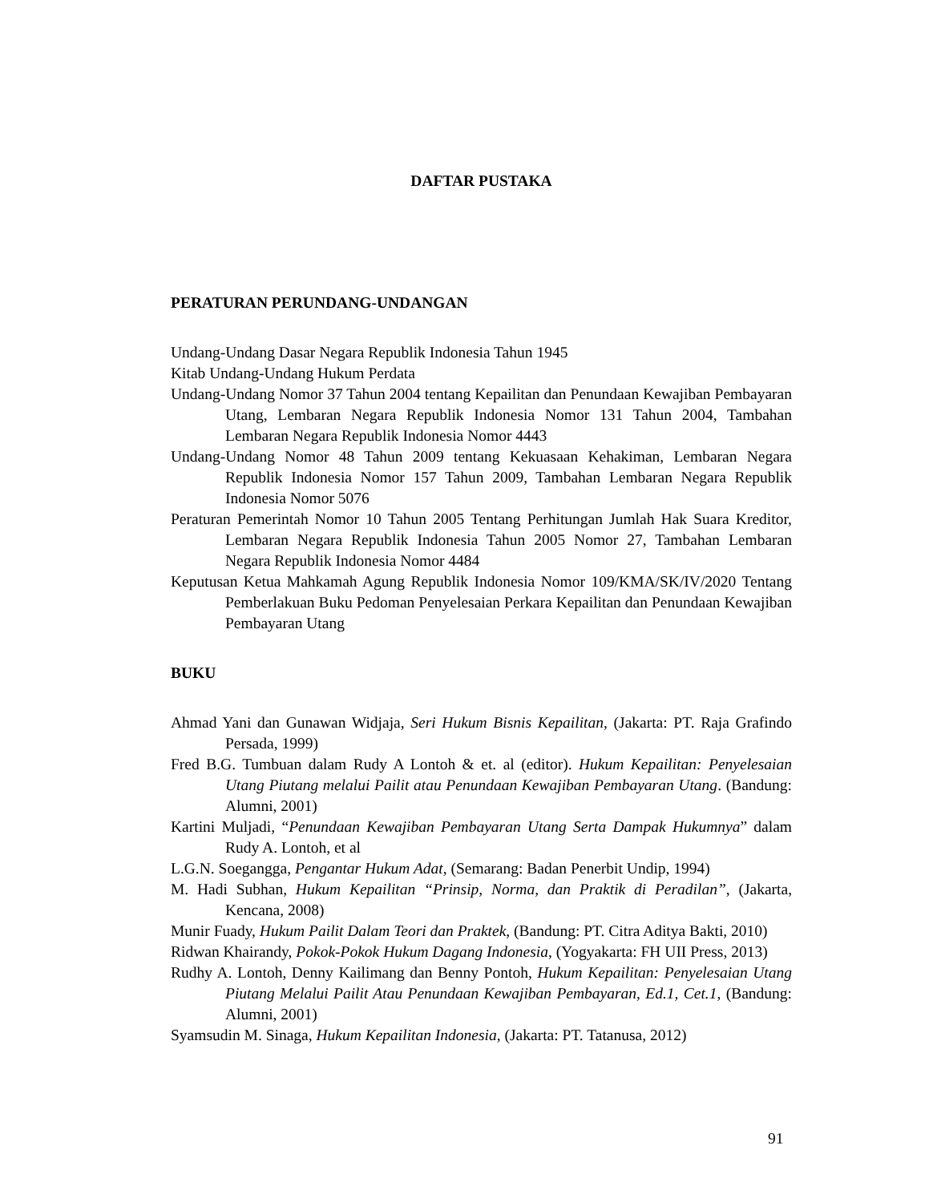DAFTAR PUSTAKA
PERATURAN PERUNDANG-UNDANGAN
Undang-Undang Dasar Negara Republik Indonesia Tahun 1945
Kitab Undang-Undang Hukum Perdata
Undang-Undang Nomor 37 Tahun 2004 tentang Kepailitan dan Penundaan Kewajiban Pembayaran Utang, Lembaran Negara Republik Indonesia Nomor 131 Tahun 2004, Tambahan Lembaran Negara Republik Indonesia Nomor 4443
Undang-Undang Nomor 48 Tahun 2009 tentang Kekuasaan Kehakiman, Lembaran Negara Republik Indonesia Nomor 157 Tahun 2009, Tambahan Lembaran Negara Republik Indonesia Nomor 5076
Peraturan Pemerintah Nomor 10 Tahun 2005 Tentang Perhitungan Jumlah Hak Suara Kreditor, Lembaran Negara Republik Indonesia Tahun 2005 Nomor 27, Tambahan Lembaran Negara Republik Indonesia Nomor 4484
Keputusan Ketua Mahkamah Agung Republik Indonesia Nomor 109/KMA/SK/IV/2020 Tentang Pemberlakuan Buku Pedoman Penyelesaian Perkara Kepailitan dan Penundaan Kewajiban Pembayaran Utang
BUKU
Ahmad Yani dan Gunawan Widjaja, Seri Hukum Bisnis Kepailitan, (Jakarta: PT. Raja Grafindo Persada, 1999)
Fred B.G. Tumbuan dalam Rudy A Lontoh & et. al (editor). Hukum Kepailitan: Penyelesaian Utang Piutang melalui Pailit atau Penundaan Kewajiban Pembayaran Utang. (Bandung: Alumni, 2001)
Kartini Muljadi, “Penundaan Kewajiban Pembayaran Utang Serta Dampak Hukumnya” dalam Rudy A. Lontoh, et al
L.G.N. Soegangga, Pengantar Hukum Adat, (Semarang: Badan Penerbit Undip, 1994)
M. Hadi Subhan, Hukum Kepailitan “Prinsip, Norma, dan Praktik di Peradilan”, (Jakarta, Kencana, 2008)
Munir Fuady, Hukum Pailit Dalam Teori dan Praktek, (Bandung: PT. Citra Aditya Bakti, 2010)
Ridwan Khairandy, Pokok-Pokok Hukum Dagang Indonesia, (Yogyakarta: FH UII Press, 2013)
Rudhy A. Lontoh, Denny Kailimang dan Benny Pontoh, Hukum Kepailitan: Penyelesaian Utang Piutang Melalui Pailit Atau Penundaan Kewajiban Pembayaran, Ed.1, Cet.1, (Bandung: Alumni, 2001)
Syamsudin M. Sinaga, Hukum Kepailitan Indonesia, (Jakarta: PT. Tatanusa, 2012)
91